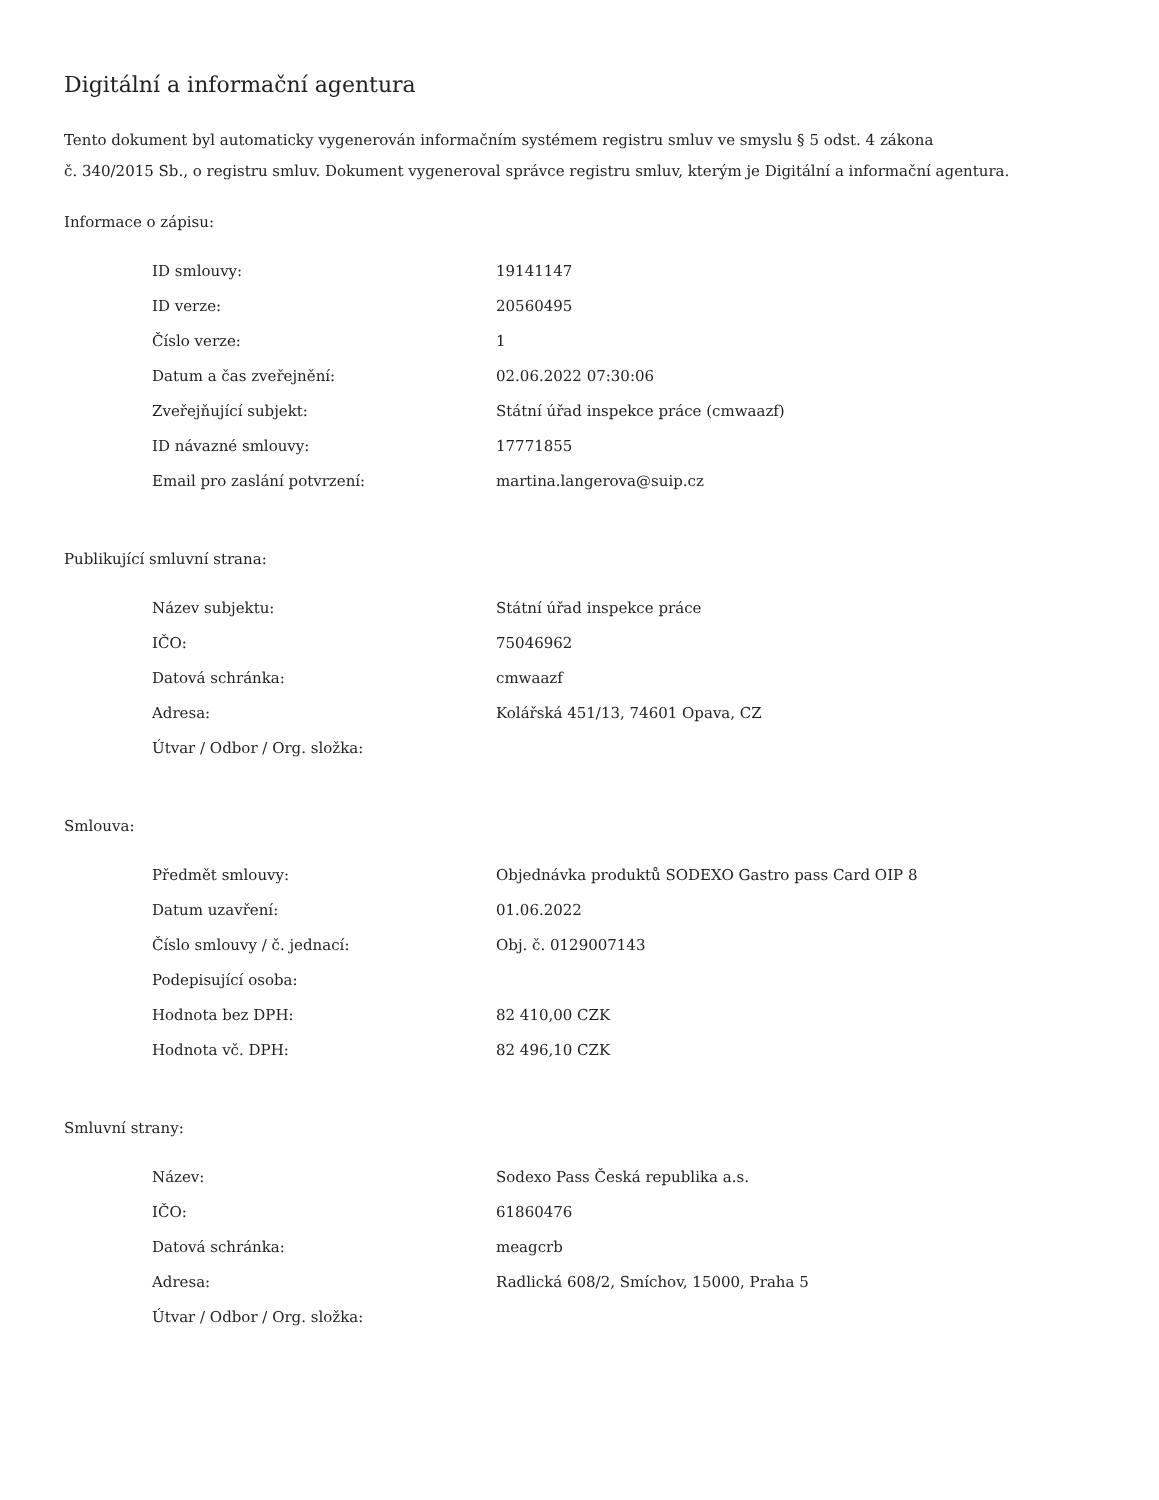Digitální a informační agentura
Tento dokument byl automaticky vygenerován informačním systémem registru smluv ve smyslu § 5 odst. 4 zákona
č. 340/2015 Sb., o registru smluv. Dokument vygeneroval správce registru smluv, kterým je Digitální a informační agentura.
Informace o zápisu:
| ID smlouvy: | 19141147 |
| ID verze: | 20560495 |
| Číslo verze: | 1 |
| Datum a čas zveřejnění: | 02.06.2022 07:30:06 |
| Zveřejňující subjekt: | Státní úřad inspekce práce (cmwaazf) |
| ID návazné smlouvy: | 17771855 |
| Email pro zaslání potvrzení: | martina.langerova@suip.cz |
Publikující smluvní strana:
| Název subjektu: | Státní úřad inspekce práce |
| IČO: | 75046962 |
| Datová schránka: | cmwaazf |
| Adresa: | Kolářská 451/13, 74601 Opava, CZ |
| Útvar / Odbor / Org. složka: | |
Smlouva:
| Předmět smlouvy: | Objednávka produktů SODEXO Gastro pass Card OIP 8 |
| Datum uzavření: | 01.06.2022 |
| Číslo smlouvy / č. jednací: | Obj. č. 0129007143 |
| Podepisující osoba: | |
| Hodnota bez DPH: | 82 410,00 CZK |
| Hodnota vč. DPH: | 82 496,10 CZK |
Smluvní strany:
| Název: | Sodexo Pass Česká republika a.s. |
| IČO: | 61860476 |
| Datová schránka: | meagcrb |
| Adresa: | Radlická 608/2, Smíchov, 15000, Praha 5 |
| Útvar / Odbor / Org. složka: | |